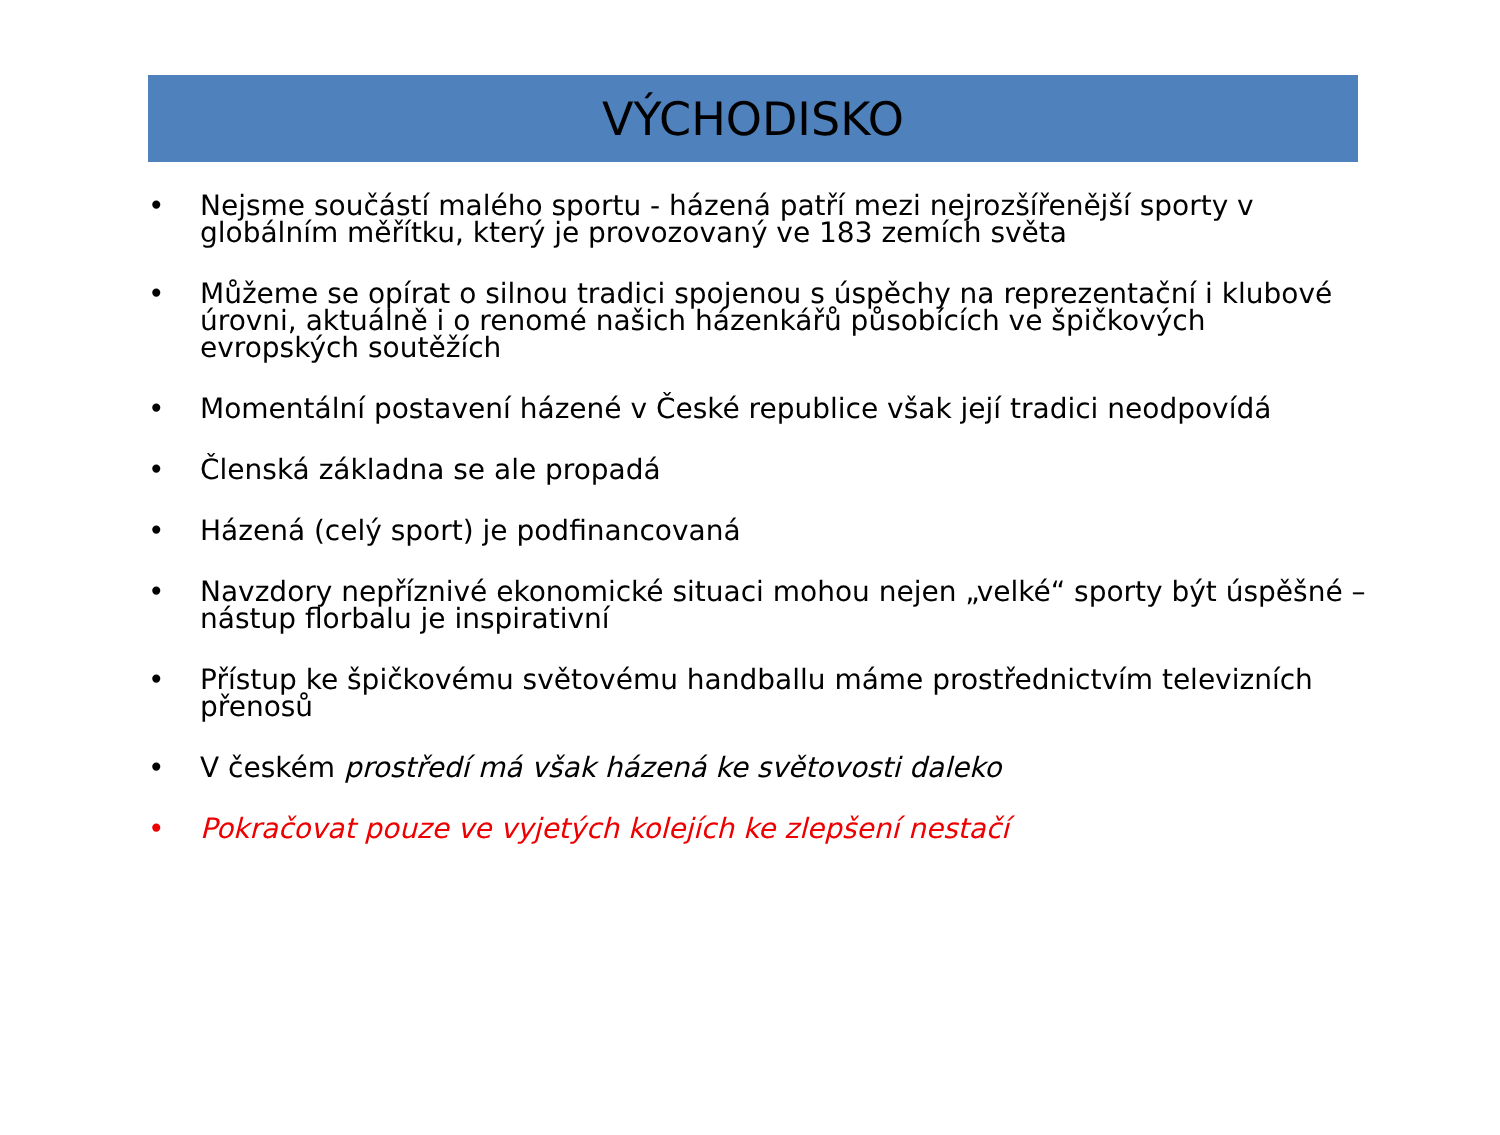VÝCHODISKO
• Nejsme součástí malého sportu - házená patří mezi nejrozšířenější sporty v globálním měřítku, který je provozovaný ve 183 zemích světa
• Můžeme se opírat o silnou tradici spojenou s úspěchy na reprezentační i klubové úrovni, aktuálně i o renomé našich házenkářů působících ve špičkových evropských soutěžích
• Momentální postavení házené v České republice však její tradici neodpovídá
• Členská základna se ale propadá
• Házená (celý sport) je podfinancovaná
• Navzdory nepříznivé ekonomické situaci mohou nejen „velké“ sporty být úspěšné – nástup florbalu je inspirativní
• Přístup ke špičkovému světovému handballu máme prostřednictvím televizních přenosů
• V českém prostředí má však házená ke světovosti daleko
• Pokračovat pouze ve vyjetých kolejích ke zlepšení nestačí